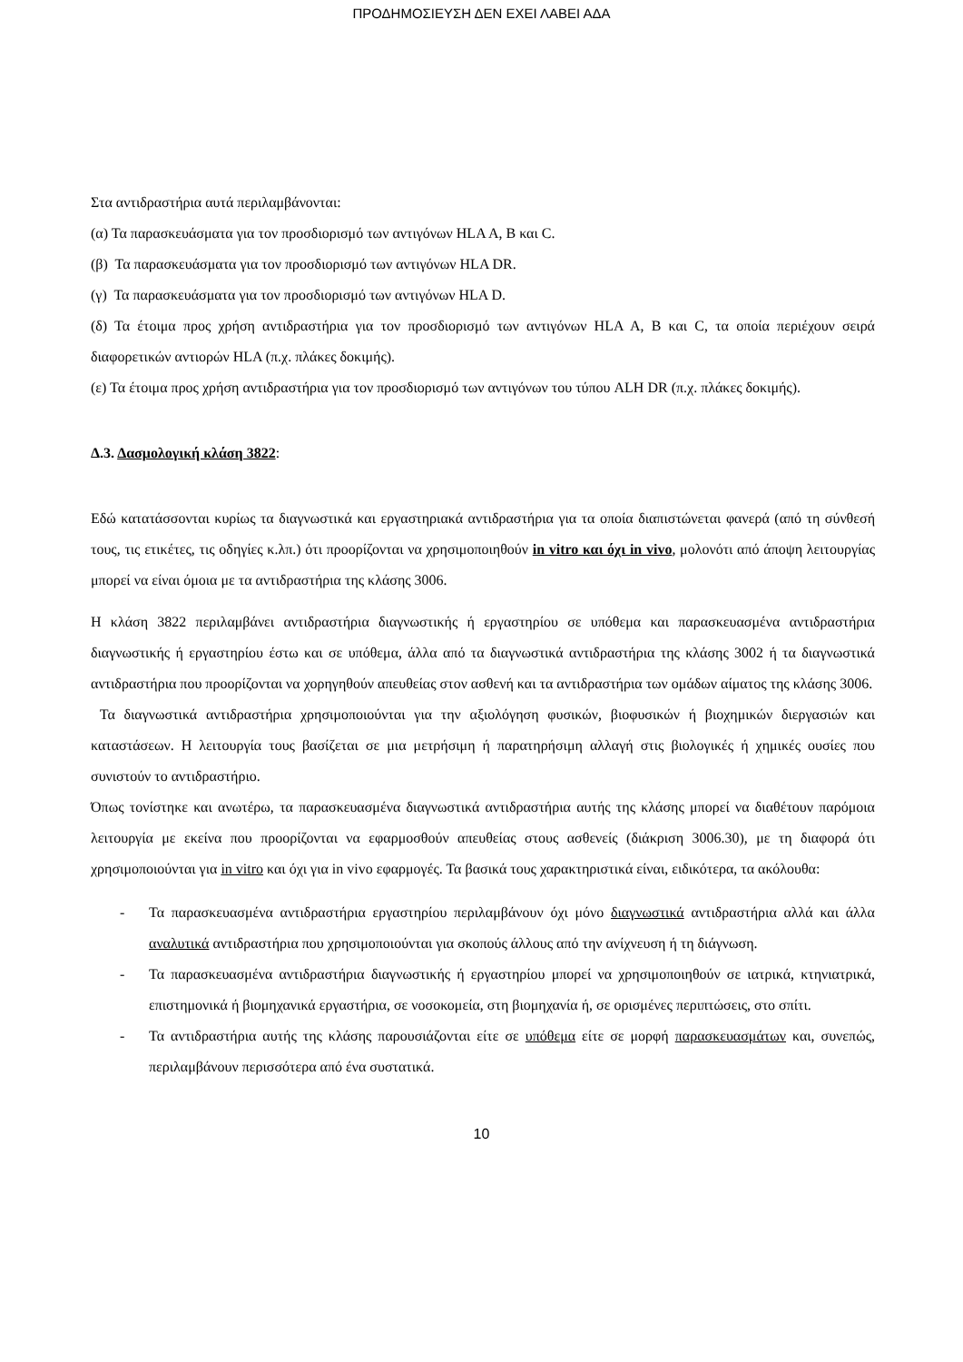ΠΡΟΔΗΜΟΣΙΕΥΣΗ ΔΕΝ ΕΧΕΙ ΛΑΒΕΙ ΑΔΑ
Στα αντιδραστήρια αυτά περιλαμβάνονται:
(α) Τα παρασκευάσματα για τον προσδιορισμό των αντιγόνων HLA A, B και C.
(β) Τα παρασκευάσματα για τον προσδιορισμό των αντιγόνων HLA DR.
(γ) Τα παρασκευάσματα για τον προσδιορισμό των αντιγόνων HLA D.
(δ) Τα έτοιμα προς χρήση αντιδραστήρια για τον προσδιορισμό των αντιγόνων HLA A, B και C, τα οποία περιέχουν σειρά διαφορετικών αντιορών HLA (π.χ. πλάκες δοκιμής).
(ε) Τα έτοιμα προς χρήση αντιδραστήρια για τον προσδιορισμό των αντιγόνων του τύπου ALH DR (π.χ. πλάκες δοκιμής).
Δ.3. Δασμολογική κλάση 3822:
Εδώ κατατάσσονται κυρίως τα διαγνωστικά και εργαστηριακά αντιδραστήρια για τα οποία διαπιστώνεται φανερά (από τη σύνθεσή τους, τις ετικέτες, τις οδηγίες κ.λπ.) ότι προορίζονται να χρησιμοποιηθούν in vitro και όχι in vivo, μολονότι από άποψη λειτουργίας μπορεί να είναι όμοια με τα αντιδραστήρια της κλάσης 3006.
Η κλάση 3822 περιλαμβάνει αντιδραστήρια διαγνωστικής ή εργαστηρίου σε υπόθεμα και παρασκευασμένα αντιδραστήρια διαγνωστικής ή εργαστηρίου έστω και σε υπόθεμα, άλλα από τα διαγνωστικά αντιδραστήρια της κλάσης 3002 ή τα διαγνωστικά αντιδραστήρια που προορίζονται να χορηγηθούν απευθείας στον ασθενή και τα αντιδραστήρια των ομάδων αίματος της κλάσης 3006.
Τα διαγνωστικά αντιδραστήρια χρησιμοποιούνται για την αξιολόγηση φυσικών, βιοφυσικών ή βιοχημικών διεργασιών και καταστάσεων. Η λειτουργία τους βασίζεται σε μια μετρήσιμη ή παρατηρήσιμη αλλαγή στις βιολογικές ή χημικές ουσίες που συνιστούν το αντιδραστήριο.
Όπως τονίστηκε και ανωτέρω, τα παρασκευασμένα διαγνωστικά αντιδραστήρια αυτής της κλάσης μπορεί να διαθέτουν παρόμοια λειτουργία με εκείνα που προορίζονται να εφαρμοσθούν απευθείας στους ασθενείς (διάκριση 3006.30), με τη διαφορά ότι χρησιμοποιούνται για in vitro και όχι για in vivo εφαρμογές. Τα βασικά τους χαρακτηριστικά είναι, ειδικότερα, τα ακόλουθα:
- Τα παρασκευασμένα αντιδραστήρια εργαστηρίου περιλαμβάνουν όχι μόνο διαγνωστικά αντιδραστήρια αλλά και άλλα αναλυτικά αντιδραστήρια που χρησιμοποιούνται για σκοπούς άλλους από την ανίχνευση ή τη διάγνωση.
- Τα παρασκευασμένα αντιδραστήρια διαγνωστικής ή εργαστηρίου μπορεί να χρησιμοποιηθούν σε ιατρικά, κτηνιατρικά, επιστημονικά ή βιομηχανικά εργαστήρια, σε νοσοκομεία, στη βιομηχανία ή, σε ορισμένες περιπτώσεις, στο σπίτι.
- Τα αντιδραστήρια αυτής της κλάσης παρουσιάζονται είτε σε υπόθεμα είτε σε μορφή παρασκευασμάτων και, συνεπώς, περιλαμβάνουν περισσότερα από ένα συστατικά.
10